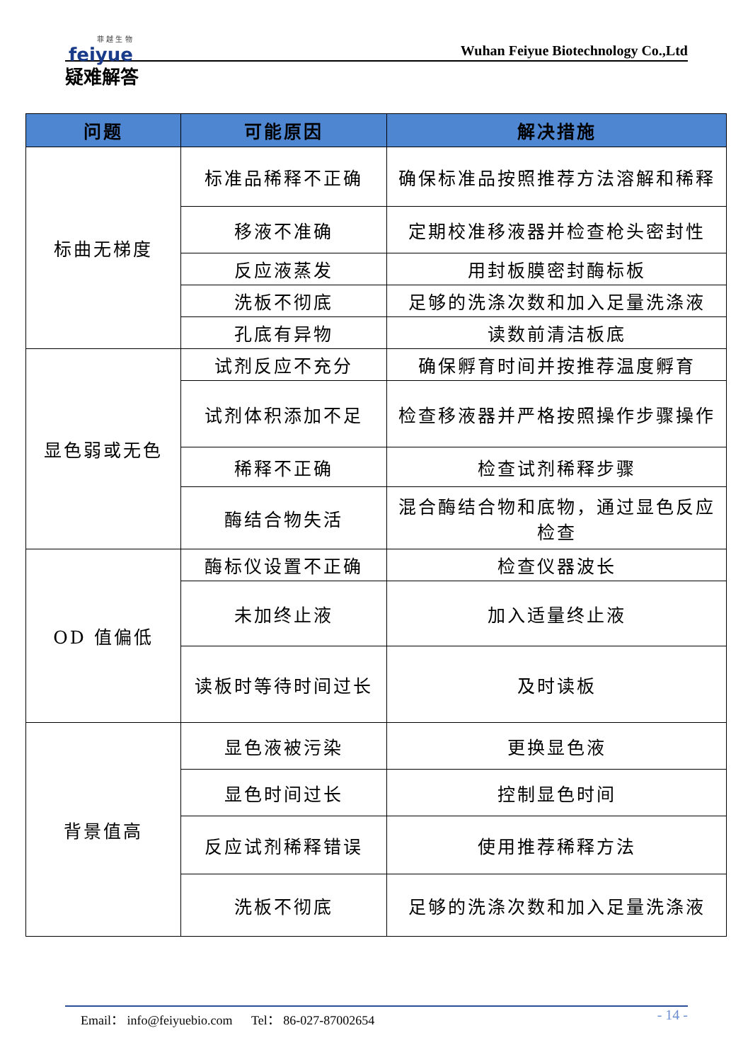菲 越 生 物
feiyue
Wuhan Feiyue Biotechnology Co.,Ltd
疑难解答
| 问题 | 可能原因 | 解决措施 |
| --- | --- | --- |
| 标曲无梯度 | 标准品稀释不正确 | 确保标准品按照推荐方法溶解和稀释 |
| | 移液不准确 | 定期校准移液器并检查枪头密封性 |
| | 反应液蒸发 | 用封板膜密封酶标板 |
| | 洗板不彻底 | 足够的洗涤次数和加入足量洗涤液 |
| | 孔底有异物 | 读数前清洁板底 |
| 显色弱或无色 | 试剂反应不充分 | 确保孵育时间并按推荐温度孵育 |
| | 试剂体积添加不足 | 检查移液器并严格按照操作步骤操作 |
| | 稀释不正确 | 检查试剂稀释步骤 |
| | 酶结合物失活 | 混合酶结合物和底物，通过显色反应检查 |
| OD 值偏低 | 酶标仪设置不正确 | 检查仪器波长 |
| | 未加终止液 | 加入适量终止液 |
| | 读板时等待时间过长 | 及时读板 |
| 背景值高 | 显色液被污染 | 更换显色液 |
| | 显色时间过长 | 控制显色时间 |
| | 反应试剂稀释错误 | 使用推荐稀释方法 |
| | 洗板不彻底 | 足够的洗涤次数和加入足量洗涤液 |
Email： info@feiyuebio.com Tel： 86-027-87002654
- 14 -